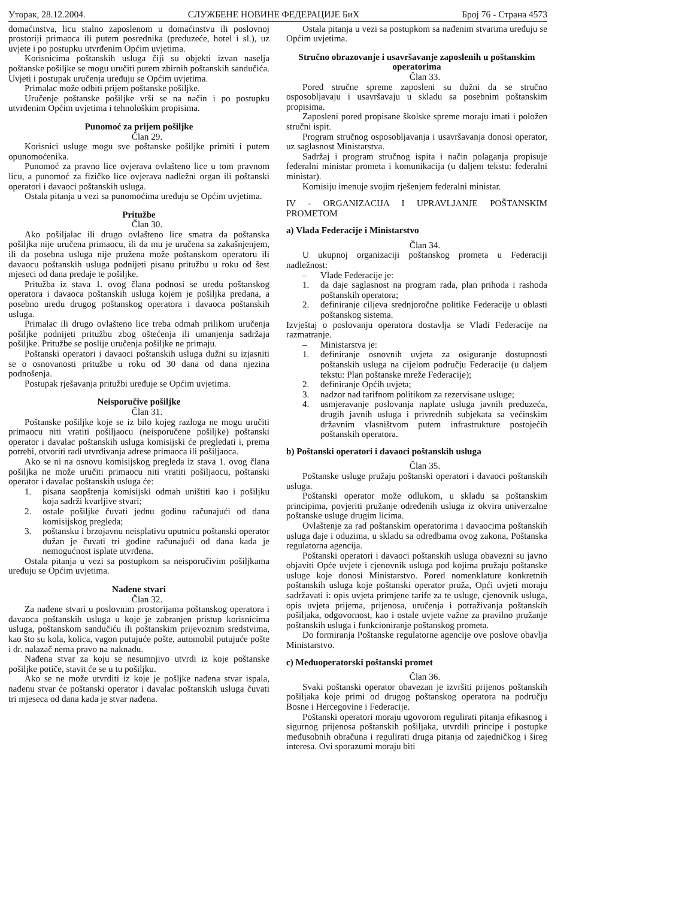Уторак, 28.12.2004. СЛУЖБЕНЕ НОВИНЕ ФЕДЕРАЦИЈЕ БиХ Број 76 - Страна 4573
domaćinstva, licu stalno zaposlenom u domaćinstvu ili poslovnoj prostoriji primaoca ili putem posrednika (preduzeće, hotel i sl.), uz uvjete i po postupku utvrđenim Općim uvjetima.
Korisnicima poštanskih usluga čiji su objekti izvan naselja poštanske pošiljke se mogu uručiti putem zbirnih poštanskih sandučića. Uvjeti i postupak uručenja uređuju se Općim uvjetima.
Primalac može odbiti prijem poštanske pošiljke.
Uručenje poštanske pošiljke vrši se na način i po postupku utvrđenim Općim uvjetima i tehnološkim propisima.
Punomoć za prijem pošiljke
Član 29.
Korisnici usluge mogu sve poštanske pošiljke primiti i putem opunomoćenika.
Punomoć za pravno lice ovjerava ovlašteno lice u tom pravnom licu, a punomoć za fizičko lice ovjerava nadležni organ ili poštanski operatori i davaoci poštanskih usluga.
Ostala pitanja u vezi sa punomoćima uređuju se Općim uvjetima.
Pritužbe
Član 30.
Ako pošiljalac ili drugo ovlašteno lice smatra da poštanska pošiljka nije uručena primaocu, ili da mu je uručena sa zakašnjenjem, ili da posebna usluga nije pružena može poštanskom operatoru ili davaocu poštanskih usluga podnijeti pisanu pritužbu u roku od šest mjeseci od dana predaje te pošiljke.
Pritužba iz stava 1. ovog člana podnosi se uredu poštanskog operatora i davaoca poštanskih usluga kojem je pošiljka predana, a posebno uredu drugog poštanskog operatora i davaoca poštanskih usluga.
Primalac ili drugo ovlašteno lice treba odmah prilikom uručenja pošiljke podnijeti pritužbu zbog oštećenja ili umanjenja sadržaja pošiljke. Pritužbe se poslije uručenja pošiljke ne primaju.
Poštanski operatori i davaoci poštanskih usluga dužni su izjasniti se o osnovanosti pritužbe u roku od 30 dana od dana njezina podnošenja.
Postupak rješavanja pritužbi uređuje se Općim uvjetima.
Neisporučive pošiljke
Član 31.
Poštanske pošiljke koje se iz bilo kojeg razloga ne mogu uručiti primaocu niti vratiti pošiljaocu (neisporučene pošiljke) poštanski operator i davalac poštanskih usluga komisijski će pregledati i, prema potrebi, otvoriti radi utvrđivanja adrese primaoca ili pošiljaoca.
Ako se ni na osnovu komisijskog pregleda iz stava 1. ovog člana pošiljka ne može uručiti primaocu niti vratiti pošiljaocu, poštanski operator i davalac poštanskih usluga će:
1. pisana saopštenja komisijski odmah uništiti kao i pošiljku koja sadrži kvarljive stvari;
2. ostale pošiljke čuvati jednu godinu računajući od dana komisijskog pregleda;
3. poštansku i brzojavnu neisplativu uputnicu poštanski operator dužan je čuvati tri godine računajući od dana kada je nemogućnost isplate utvrđena.
Ostala pitanja u vezi sa postupkom sa neisporučivim pošiljkama uređuju se Općim uvjetima.
Nađene stvari
Član 32.
Za nađene stvari u poslovnim prostorijama poštanskog operatora i davaoca poštanskih usluga u koje je zabranjen pristup korisnicima usluga, poštanskom sandučiću ili poštanskim prijevoznim sredstvima, kao što su kola, kolica, vagon putujuće pošte, automobil putujuće pošte i dr. nalazač nema pravo na naknadu.
Nađena stvar za koju se nesumnjivo utvrdi iz koje poštanske pošiljke potiče, stavit će se u tu pošiljku.
Ako se ne može utvrditi iz koje je pošljke nađena stvar ispala, nađenu stvar će poštanski operator i davalac poštanskih usluga čuvati tri mjeseca od dana kada je stvar nađena.
Ostala pitanja u vezi sa postupkom sa nađenim stvarima uređuju se Općim uvjetima.
Stručno obrazovanje i usavršavanje zaposlenih u poštanskim operatorima
Član 33.
Pored stručne spreme zaposleni su dužni da se stručno osposobljavaju i usavršavaju u skladu sa posebnim poštanskim propisima.
Zaposleni pored propisane školske spreme moraju imati i položen stručni ispit.
Program stručnog osposobljavanja i usavršavanja donosi operator, uz saglasnost Ministarstva.
Sadržaj i program stručnog ispita i način polaganja propisuje federalni ministar prometa i komunikacija (u daljem tekstu: federalni ministar).
Komisiju imenuje svojim rješenjem federalni ministar.
IV - ORGANIZACIJA I UPRAVLJANJE POŠTANSKIM PROMETOM
a) Vlada Federacije i Ministarstvo
Član 34.
U ukupnoj organizaciji poštanskog prometa u Federaciji nadležnost:
– Vlade Federacije je:
1. da daje saglasnost na program rada, plan prihoda i rashoda poštanskih operatora;
2. definiranje ciljeva srednjoročne politike Federacije u oblasti poštanskog sistema.
Izvještaj o poslovanju operatora dostavlja se Vladi Federacije na razmatranje.
– Ministarstva je:
1. definiranje osnovnih uvjeta za osiguranje dostupnosti poštanskih usluga na cijelom području Federacije (u daljem tekstu: Plan poštanske mreže Federacije);
2. definiranje Općih uvjeta;
3. nadzor nad tarifnom politikom za rezervisane usluge;
4. usmjeravanje poslovanja naplate usluga javnih preduzeća, drugih javnih usluga i privrednih subjekata sa većinskim državnim vlasništvom putem infrastrukture postojećih poštanskih operatora.
b) Poštanski operatori i davaoci poštanskih usluga
Član 35.
Poštanske usluge pružaju poštanski operatori i davaoci poštanskih usluga.
Poštanski operator može odlukom, u skladu sa poštanskim principima, povjeriti pružanje određenih usluga iz okvira univerzalne poštanske usluge drugim licima.
Ovlaštenje za rad poštanskim operatorima i davaocima poštanskih usluga daje i oduzima, u skladu sa odredbama ovog zakona, Poštanska regulatorna agencija.
Poštanski operatori i davaoci poštanskih usluga obavezni su javno objaviti Opće uvjete i cjenovnik usluga pod kojima pružaju poštanske usluge koje donosi Ministarstvo. Pored nomenklature konkretnih poštanskih usluga koje poštanski operator pruža, Opći uvjeti moraju sadržavati i: opis uvjeta primjene tarife za te usluge, cjenovnik usluga, opis uvjeta prijema, prijenosa, uručenja i potraživanja poštanskih pošiljaka, odgovornost, kao i ostale uvjete važne za pravilno pružanje poštanskih usluga i funkcioniranje poštanskog prometa.
Do formiranja Poštanske regulatorne agencije ove poslove obavlja Ministarstvo.
c) Međuoperatorski poštanski promet
Član 36.
Svaki poštanski operator obavezan je izvršiti prijenos poštanskih pošiljaka koje primi od drugog poštanskog operatora na području Bosne i Hercegovine i Federacije.
Poštanski operatori moraju ugovorom regulirati pitanja efikasnog i sigurnog prijenosa poštanskih pošiljaka, utvrdili principe i postupke međusobnih obračuna i regulirati druga pitanja od zajedničkog i šireg interesa. Ovi sporazumi moraju biti